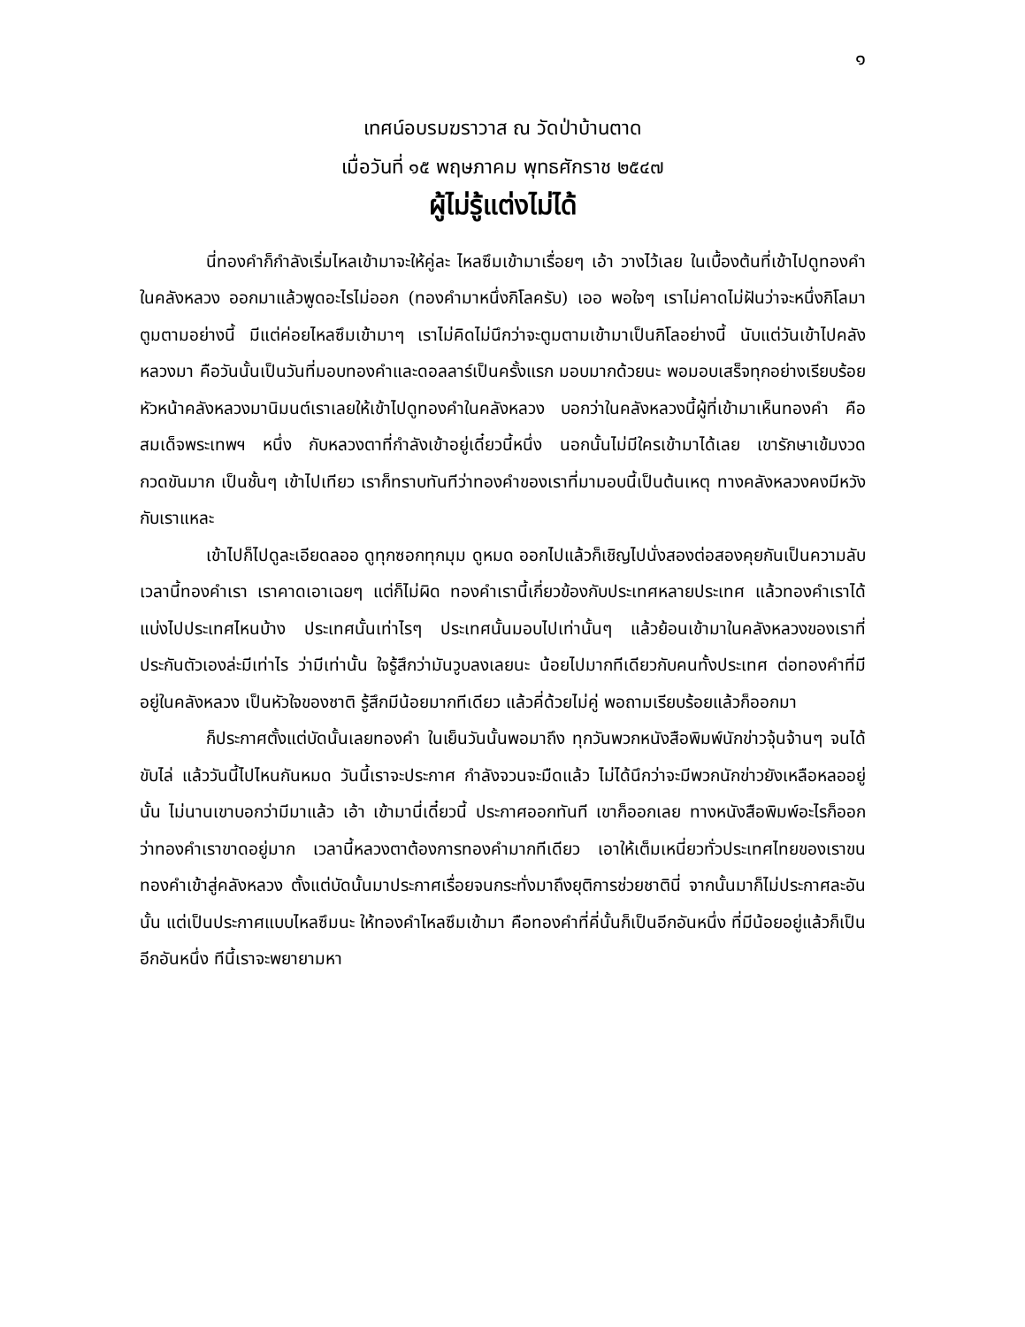๑
เทศน์อบรมฆราวาส ณ วัดป่าบ้านตาด
เมื่อวันที่ ๑๕ พฤษภาคม พุทธศักราช ๒๕๔๗
ผู้ไม่รู้แต่งไม่ได้
นี่ทองคำก็กำลังเริ่มไหลเข้ามาจะให้คู่ละ ไหลซึมเข้ามาเรื่อยๆ เอ้า วางไว้เลย ในเบื้องต้นที่เข้าไปดูทองคำในคลังหลวง ออกมาแล้วพูดอะไรไม่ออก (ทองคำมาหนึ่งกิโลครับ) เออ พอใจๆ เราไม่คาดไม่ฝันว่าจะหนึ่งกิโลมาตูมตามอย่างนี้ มีแต่ค่อยไหลซึมเข้ามาๆ เราไม่คิดไม่นึกว่าจะตูมตามเข้ามาเป็นกิโลอย่างนี้ นับแต่วันเข้าไปคลังหลวงมา คือวันนั้นเป็นวันที่มอบทองคำและดอลลาร์เป็นครั้งแรก มอบมากด้วยนะ พอมอบเสร็จทุกอย่างเรียบร้อย หัวหน้าคลังหลวงมานิมนต์เราเลยให้เข้าไปดูทองคำในคลังหลวง บอกว่าในคลังหลวงนี้ผู้ที่เข้ามาเห็นทองคำ คือ สมเด็จพระเทพฯ หนึ่ง กับหลวงตาที่กำลังเข้าอยู่เดี๋ยวนี้หนึ่ง นอกนั้นไม่มีใครเข้ามาได้เลย เขารักษาเข้มงวดกวดขันมาก เป็นชั้นๆ เข้าไปเทียว เราก็ทราบทันทีว่าทองคำของเราที่มามอบนี้เป็นต้นเหตุ ทางคลังหลวงคงมีหวังกับเราแหละ
เข้าไปก็ไปดูละเอียดลออ ดูทุกซอกทุกมุม ดูหมด ออกไปแล้วก็เชิญไปนั่งสองต่อสองคุยกันเป็นความลับ เวลานี้ทองคำเรา เราคาดเอาเฉยๆ แต่ก็ไม่ผิด ทองคำเรานี้เกี่ยวข้องกับประเทศหลายประเทศ แล้วทองคำเราได้แบ่งไปประเทศไหนบ้าง ประเทศนั้นเท่าไรๆ ประเทศนั้นมอบไปเท่านั้นๆ แล้วย้อนเข้ามาในคลังหลวงของเราที่ประกันตัวเองล่ะมีเท่าไร ว่ามีเท่านั้น ใจรู้สึกว่ามันวูบลงเลยนะ น้อยไปมากทีเดียวกับคนทั้งประเทศ ต่อทองคำที่มีอยู่ในคลังหลวง เป็นหัวใจของชาติ รู้สึกมีน้อยมากทีเดียว แล้วคี่ด้วยไม่คู่ พอถามเรียบร้อยแล้วก็ออกมา
ก็ประกาศตั้งแต่บัดนั้นเลยทองคำ ในเย็นวันนั้นพอมาถึง ทุกวันพวกหนังสือพิมพ์นักข่าวจุ้นจ้านๆ จนได้ขับไล่ แล้ววันนี้ไปไหนกันหมด วันนี้เราจะประกาศ กำลังจวนจะมืดแล้ว ไม่ได้นึกว่าจะมีพวกนักข่าวยังเหลือหลออยู่นั้น ไม่นานเขาบอกว่ามีมาแล้ว เอ้า เข้ามานี่เดี๋ยวนี้ ประกาศออกทันที เขาก็ออกเลย ทางหนังสือพิมพ์อะไรก็ออก ว่าทองคำเราขาดอยู่มาก เวลานี้หลวงตาต้องการทองคำมากทีเดียว เอาให้เต็มเหนี่ยวทั่วประเทศไทยของเราขนทองคำเข้าสู่คลังหลวง ตั้งแต่บัดนั้นมาประกาศเรื่อยจนกระทั่งมาถึงยุติการช่วยชาตินี่ จากนั้นมาก็ไม่ประกาศละอันนั้น แต่เป็นประกาศแบบไหลซึมนะ ให้ทองคำไหลซึมเข้ามา คือทองคำที่คี่นั้นก็เป็นอีกอันหนึ่ง ที่มีน้อยอยู่แล้วก็เป็นอีกอันหนึ่ง ทีนี้เราจะพยายามหา